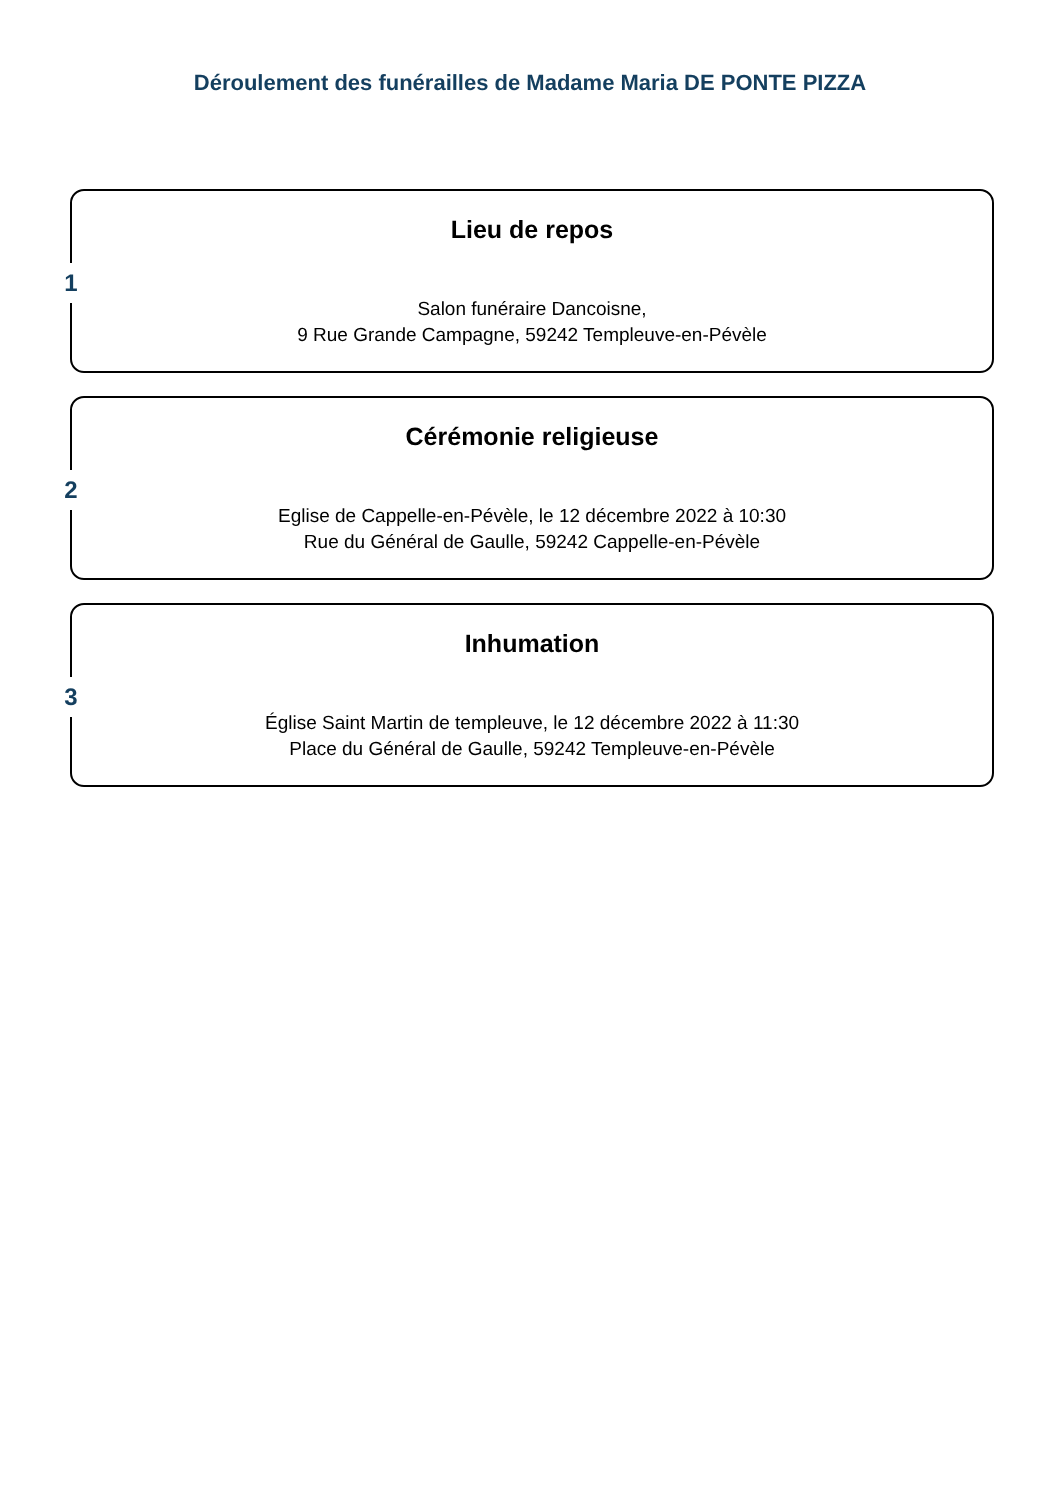Déroulement des funérailles de Madame Maria DE PONTE PIZZA
1
Lieu de repos
Salon funéraire Dancoisne,
9 Rue Grande Campagne, 59242 Templeuve-en-Pévèle
2
Cérémonie religieuse
Eglise de Cappelle-en-Pévèle, le 12 décembre 2022 à 10:30
Rue du Général de Gaulle, 59242 Cappelle-en-Pévèle
3
Inhumation
Église Saint Martin de templeuve, le 12 décembre 2022 à 11:30
Place du Général de Gaulle, 59242 Templeuve-en-Pévèle